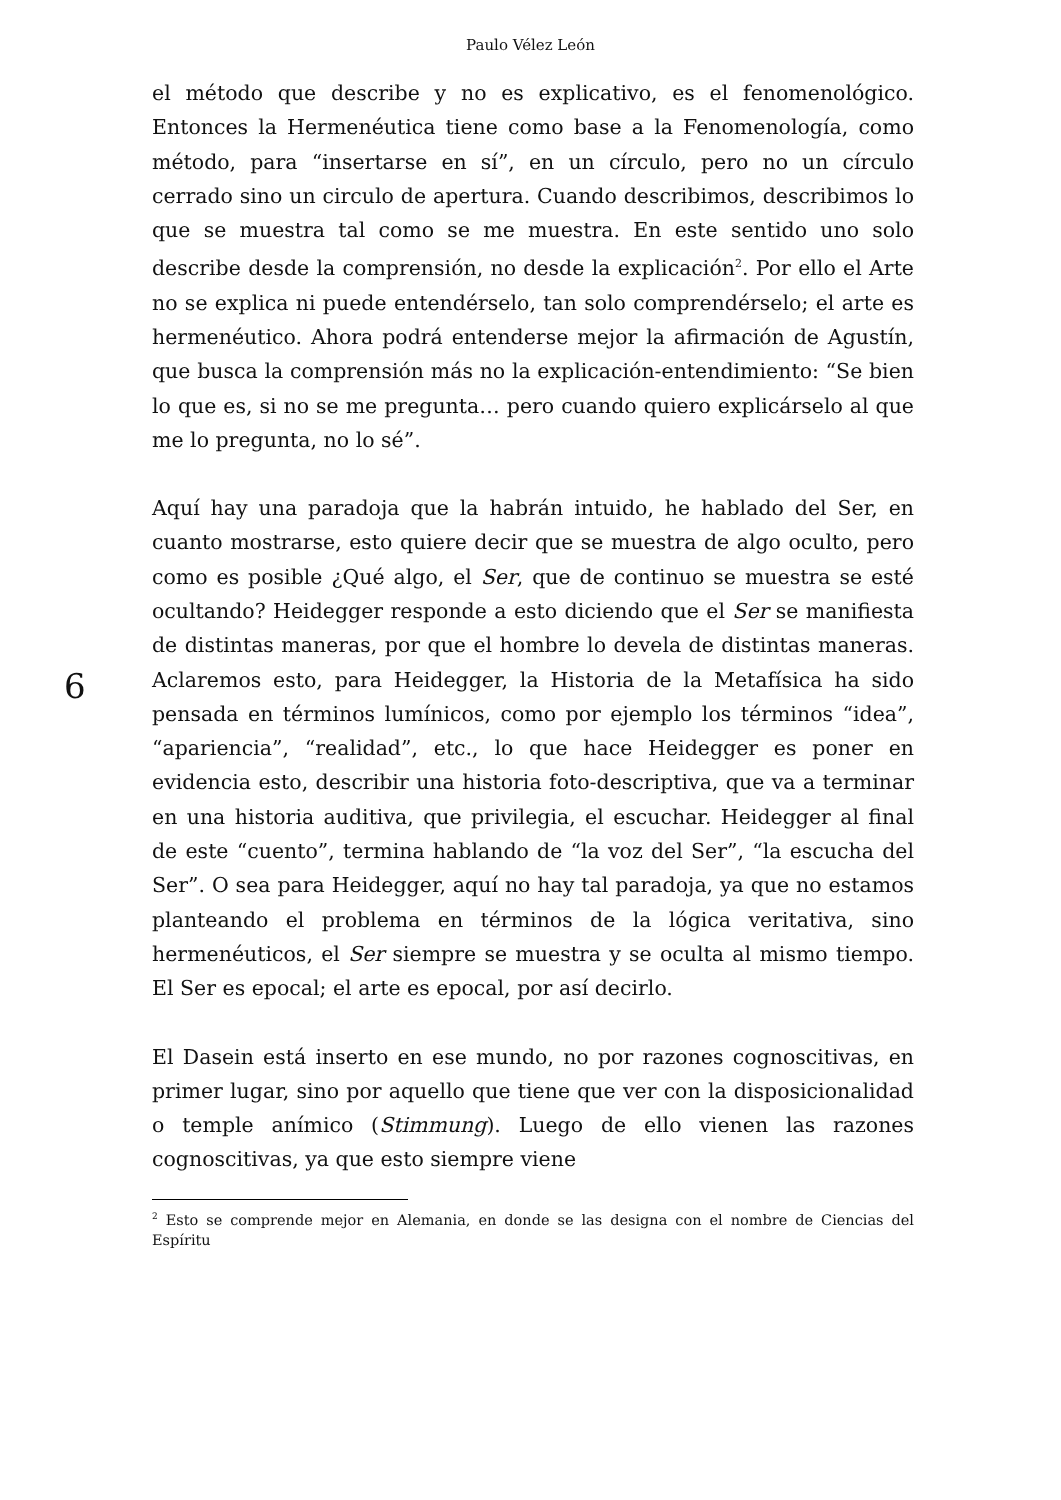Paulo Vélez León
6
el método que describe y no es explicativo, es el fenomenológico. Entonces la Hermenéutica tiene como base a la Fenomenología, como método, para “insertarse en sí”, en un círculo, pero no un círculo cerrado sino un circulo de apertura. Cuando describimos, describimos lo que se muestra tal como se me muestra. En este sentido uno solo describe desde la comprensión, no desde la explicación<sup>2</sup>. Por ello el Arte no se explica ni puede entendérselo, tan solo comprendérselo; el arte es hermenéutico. Ahora podrá entenderse mejor la afirmación de Agustín, que busca la comprensión más no la explicación-entendimiento: “Se bien lo que es, si no se me pregunta… pero cuando quiero explicárselo al que me lo pregunta, no lo sé”.
Aquí hay una paradoja que la habrán intuido, he hablado del Ser, en cuanto mostrarse, esto quiere decir que se muestra de algo oculto, pero como es posible ¿Qué algo, el Ser, que de continuo se muestra se esté ocultando? Heidegger responde a esto diciendo que el Ser se manifiesta de distintas maneras, por que el hombre lo devela de distintas maneras. Aclaremos esto, para Heidegger, la Historia de la Metafísica ha sido pensada en términos lumínicos, como por ejemplo los términos “idea”, “apariencia”, “realidad”, etc., lo que hace Heidegger es poner en evidencia esto, describir una historia foto-descriptiva, que va a terminar en una historia auditiva, que privilegia, el escuchar. Heidegger al final de este “cuento”, termina hablando de “la voz del Ser”, “la escucha del Ser”. O sea para Heidegger, aquí no hay tal paradoja, ya que no estamos planteando el problema en términos de la lógica veritativa, sino hermenéuticos, el Ser siempre se muestra y se oculta al mismo tiempo. El Ser es epocal; el arte es epocal, por así decirlo.
El Dasein está inserto en ese mundo, no por razones cognoscitivas, en primer lugar, sino por aquello que tiene que ver con la disposicionalidad o temple anímico (Stimmung). Luego de ello vienen las razones cognoscitivas, ya que esto siempre viene
<sup>2</sup> Esto se comprende mejor en Alemania, en donde se las designa con el nombre de Ciencias del Espíritu